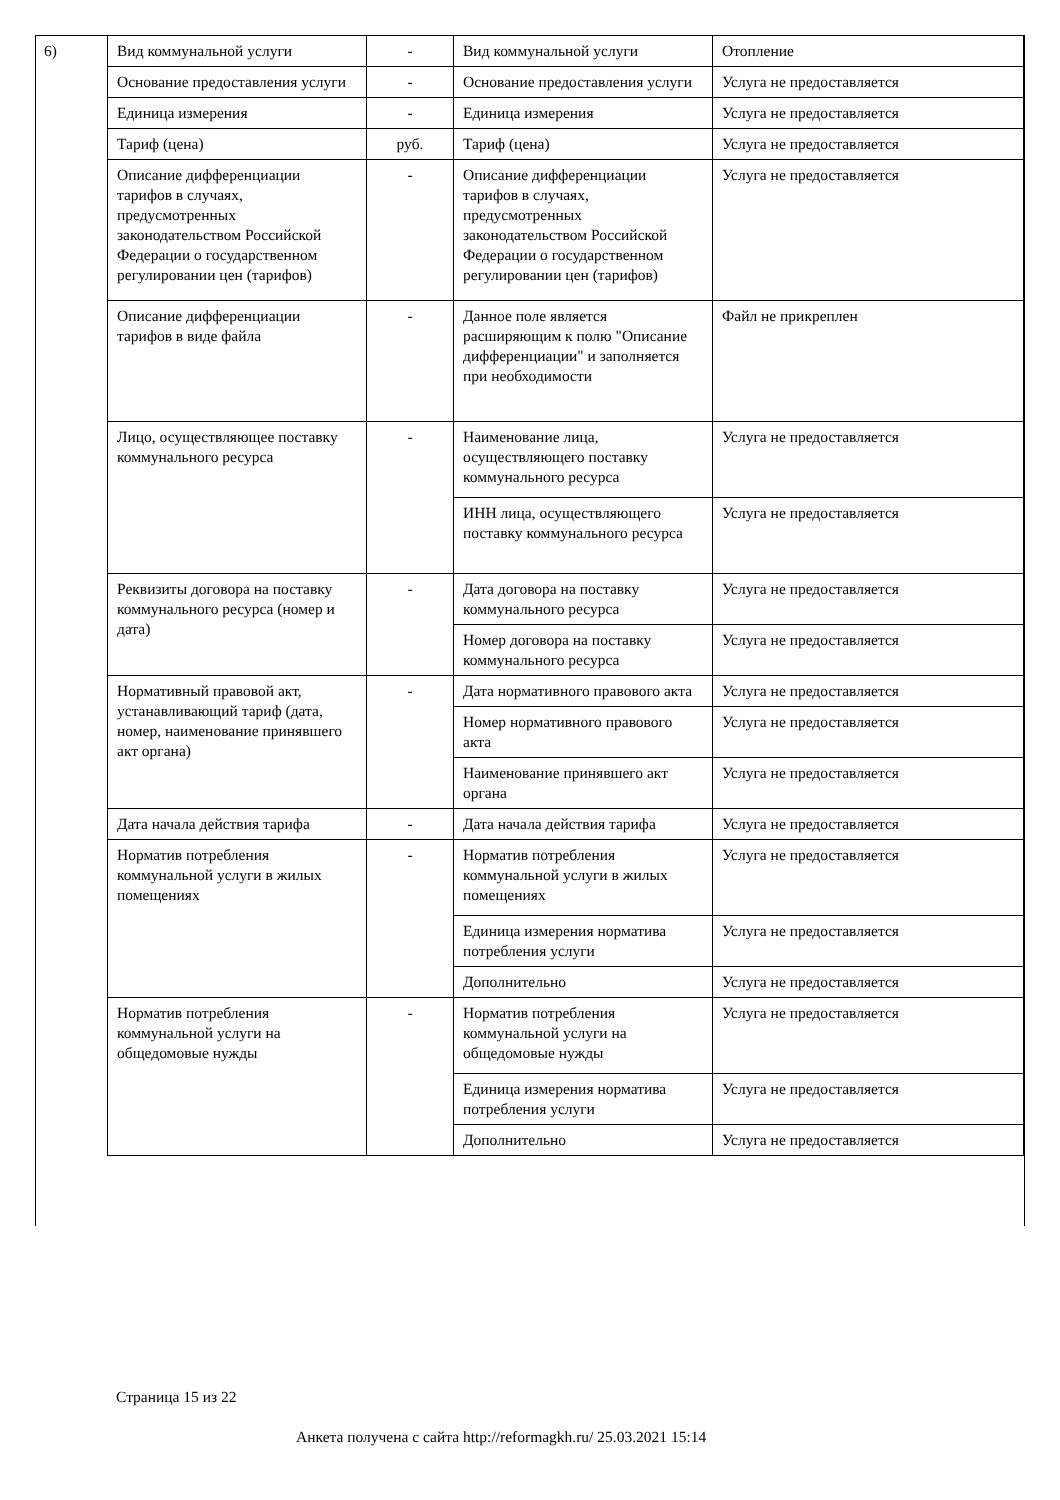6)
| Вид коммунальной услуги | - | Вид коммунальной услуги | Отопление |
| Основание предоставления услуги | - | Основание предоставления услуги | Услуга не предоставляется |
| Единица измерения | - | Единица измерения | Услуга не предоставляется |
| Тариф (цена) | руб. | Тариф (цена) | Услуга не предоставляется |
| Описание дифференциации тарифов в случаях, предусмотренных законодательством Российской Федерации о государственном регулировании цен (тарифов) | - | Описание дифференциации тарифов в случаях, предусмотренных законодательством Российской Федерации о государственном регулировании цен (тарифов) | Услуга не предоставляется |
| Описание дифференциации тарифов в виде файла | - | Данное поле является расширяющим к полю "Описание дифференциации" и заполняется при необходимости | Файл не прикреплен |
| Лицо, осуществляющее поставку коммунального ресурса | - | Наименование лица, осуществляющего поставку коммунального ресурса | Услуга не предоставляется |
| | | ИНН лица, осуществляющего поставку коммунального ресурса | Услуга не предоставляется |
| Реквизиты договора на поставку коммунального ресурса (номер и дата) | - | Дата договора на поставку коммунального ресурса | Услуга не предоставляется |
| | | Номер договора на поставку коммунального ресурса | Услуга не предоставляется |
| Нормативный правовой акт, устанавливающий тариф (дата, номер, наименование принявшего акт органа) | - | Дата нормативного правового акта | Услуга не предоставляется |
| | | Номер нормативного правового акта | Услуга не предоставляется |
| | | Наименование принявшего акт органа | Услуга не предоставляется |
| Дата начала действия тарифа | - | Дата начала действия тарифа | Услуга не предоставляется |
| Норматив потребления коммунальной услуги в жилых помещениях | - | Норматив потребления коммунальной услуги в жилых помещениях | Услуга не предоставляется |
| | | Единица измерения норматива потребления услуги | Услуга не предоставляется |
| | | Дополнительно | Услуга не предоставляется |
| Норматив потребления коммунальной услуги на общедомовые нужды | - | Норматив потребления коммунальной услуги на общедомовые нужды | Услуга не предоставляется |
| | | Единица измерения норматива потребления услуги | Услуга не предоставляется |
| | | Дополнительно | Услуга не предоставляется |
Страница 15 из 22
Анкета получена с сайта http://reformagkh.ru/ 25.03.2021 15:14